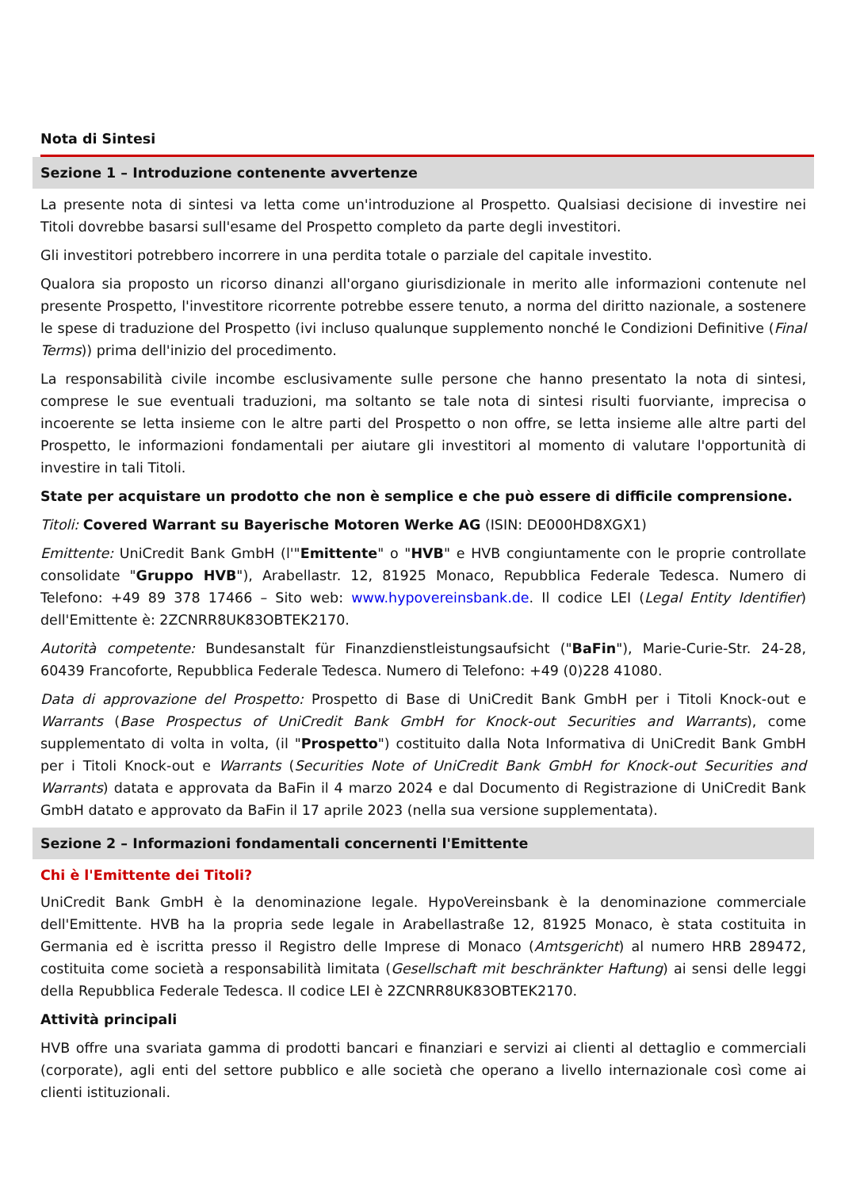Nota di Sintesi
Sezione 1 – Introduzione contenente avvertenze
La presente nota di sintesi va letta come un'introduzione al Prospetto. Qualsiasi decisione di investire nei Titoli dovrebbe basarsi sull'esame del Prospetto completo da parte degli investitori.
Gli investitori potrebbero incorrere in una perdita totale o parziale del capitale investito.
Qualora sia proposto un ricorso dinanzi all'organo giurisdizionale in merito alle informazioni contenute nel presente Prospetto, l'investitore ricorrente potrebbe essere tenuto, a norma del diritto nazionale, a sostenere le spese di traduzione del Prospetto (ivi incluso qualunque supplemento nonché le Condizioni Definitive (Final Terms)) prima dell'inizio del procedimento.
La responsabilità civile incombe esclusivamente sulle persone che hanno presentato la nota di sintesi, comprese le sue eventuali traduzioni, ma soltanto se tale nota di sintesi risulti fuorviante, imprecisa o incoerente se letta insieme con le altre parti del Prospetto o non offre, se letta insieme alle altre parti del Prospetto, le informazioni fondamentali per aiutare gli investitori al momento di valutare l'opportunità di investire in tali Titoli.
State per acquistare un prodotto che non è semplice e che può essere di difficile comprensione.
Titoli: Covered Warrant su Bayerische Motoren Werke AG (ISIN: DE000HD8XGX1)
Emittente: UniCredit Bank GmbH (l'"Emittente" o "HVB" e HVB congiuntamente con le proprie controllate consolidate "Gruppo HVB"), Arabellastr. 12, 81925 Monaco, Repubblica Federale Tedesca. Numero di Telefono: +49 89 378 17466 – Sito web: www.hypovereinsbank.de. Il codice LEI (Legal Entity Identifier) dell'Emittente è: 2ZCNRR8UK83OBTEK2170.
Autorità competente: Bundesanstalt für Finanzdienstleistungsaufsicht ("BaFin"), Marie-Curie-Str. 24-28, 60439 Francoforte, Repubblica Federale Tedesca. Numero di Telefono: +49 (0)228 41080.
Data di approvazione del Prospetto: Prospetto di Base di UniCredit Bank GmbH per i Titoli Knock-out e Warrants (Base Prospectus of UniCredit Bank GmbH for Knock-out Securities and Warrants), come supplementato di volta in volta, (il "Prospetto") costituito dalla Nota Informativa di UniCredit Bank GmbH per i Titoli Knock-out e Warrants (Securities Note of UniCredit Bank GmbH for Knock-out Securities and Warrants) datata e approvata da BaFin il 4 marzo 2024 e dal Documento di Registrazione di UniCredit Bank GmbH datato e approvato da BaFin il 17 aprile 2023 (nella sua versione supplementata).
Sezione 2 – Informazioni fondamentali concernenti l'Emittente
Chi è l'Emittente dei Titoli?
UniCredit Bank GmbH è la denominazione legale. HypoVereinsbank è la denominazione commerciale dell'Emittente. HVB ha la propria sede legale in Arabellastraße 12, 81925 Monaco, è stata costituita in Germania ed è iscritta presso il Registro delle Imprese di Monaco (Amtsgericht) al numero HRB 289472, costituita come società a responsabilità limitata (Gesellschaft mit beschränkter Haftung) ai sensi delle leggi della Repubblica Federale Tedesca. Il codice LEI è 2ZCNRR8UK83OBTEK2170.
Attività principali
HVB offre una svariata gamma di prodotti bancari e finanziari e servizi ai clienti al dettaglio e commerciali (corporate), agli enti del settore pubblico e alle società che operano a livello internazionale così come ai clienti istituzionali.